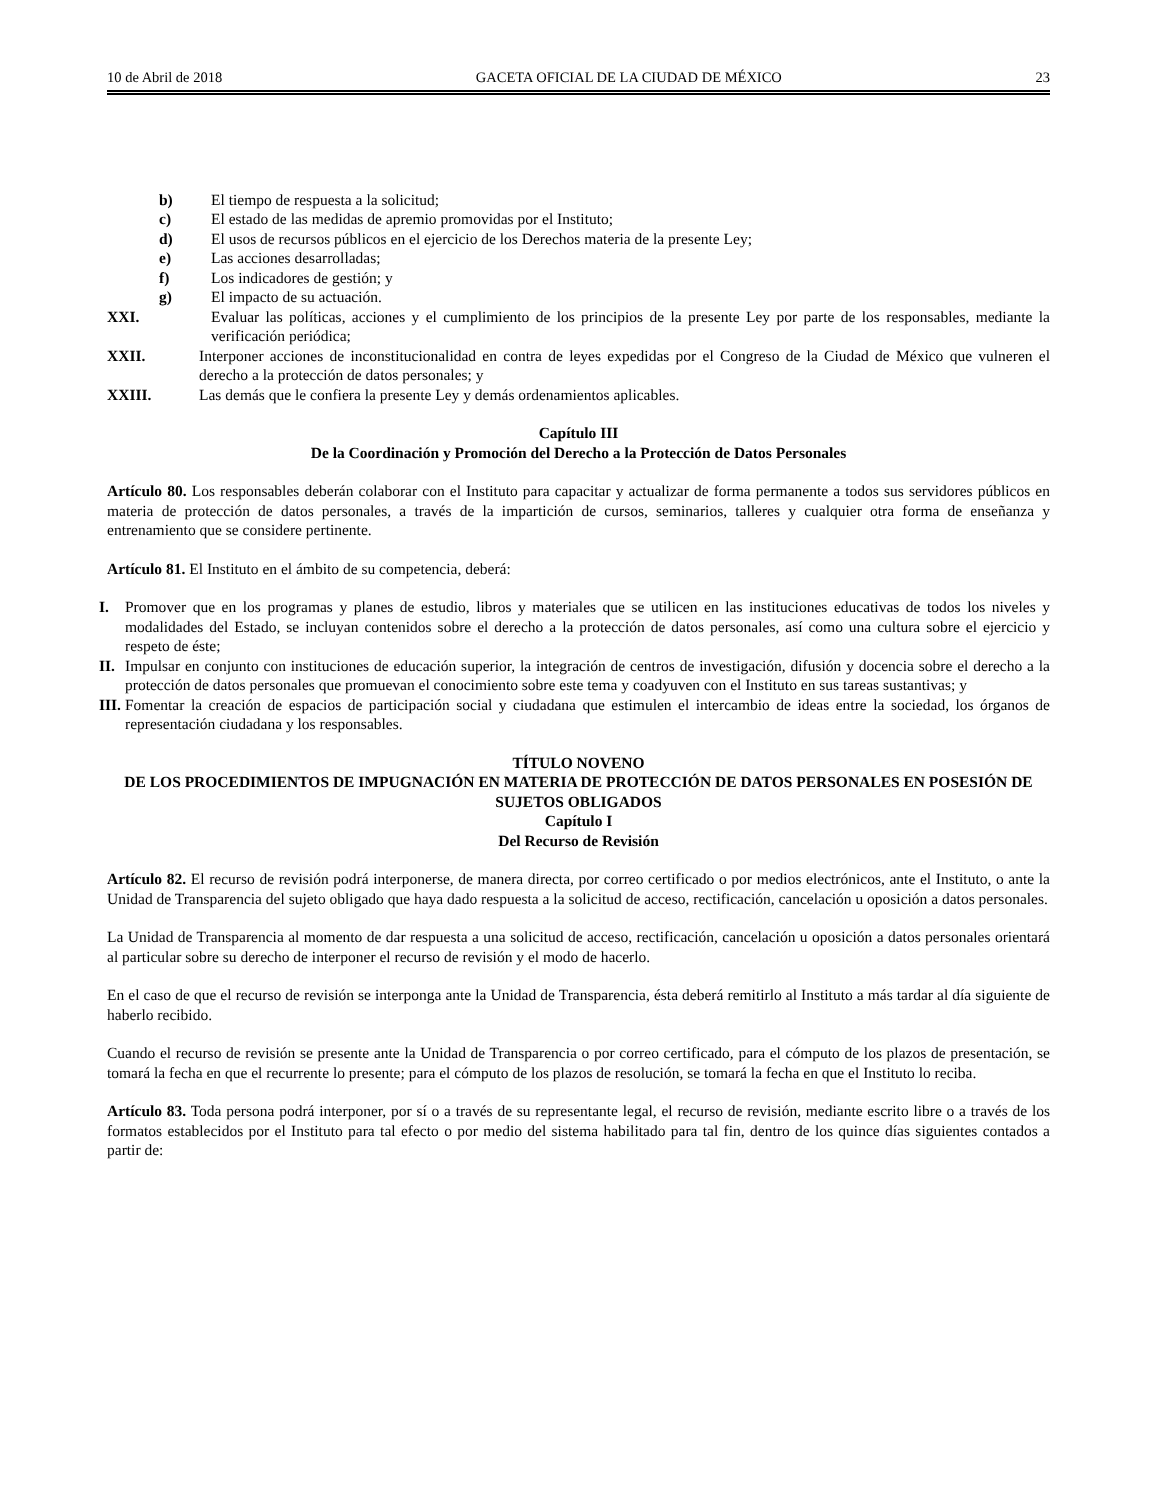10 de Abril de 2018 GACETA OFICIAL DE LA CIUDAD DE MÉXICO 23
b) El tiempo de respuesta a la solicitud;
c) El estado de las medidas de apremio promovidas por el Instituto;
d) El usos de recursos públicos en el ejercicio de los Derechos materia de la presente Ley;
e) Las acciones desarrolladas;
f) Los indicadores de gestión; y
g) El impacto de su actuación.
XXI. Evaluar las políticas, acciones y el cumplimiento de los principios de la presente Ley por parte de los responsables, mediante la verificación periódica;
XXII. Interponer acciones de inconstitucionalidad en contra de leyes expedidas por el Congreso de la Ciudad de México que vulneren el derecho a la protección de datos personales; y
XXIII. Las demás que le confiera la presente Ley y demás ordenamientos aplicables.
Capítulo III
De la Coordinación y Promoción del Derecho a la Protección de Datos Personales
Artículo 80. Los responsables deberán colaborar con el Instituto para capacitar y actualizar de forma permanente a todos sus servidores públicos en materia de protección de datos personales, a través de la impartición de cursos, seminarios, talleres y cualquier otra forma de enseñanza y entrenamiento que se considere pertinente.
Artículo 81. El Instituto en el ámbito de su competencia, deberá:
I. Promover que en los programas y planes de estudio, libros y materiales que se utilicen en las instituciones educativas de todos los niveles y modalidades del Estado, se incluyan contenidos sobre el derecho a la protección de datos personales, así como una cultura sobre el ejercicio y respeto de éste;
II. Impulsar en conjunto con instituciones de educación superior, la integración de centros de investigación, difusión y docencia sobre el derecho a la protección de datos personales que promuevan el conocimiento sobre este tema y coadyuven con el Instituto en sus tareas sustantivas; y
III. Fomentar la creación de espacios de participación social y ciudadana que estimulen el intercambio de ideas entre la sociedad, los órganos de representación ciudadana y los responsables.
TÍTULO NOVENO
DE LOS PROCEDIMIENTOS DE IMPUGNACIÓN EN MATERIA DE PROTECCIÓN DE DATOS PERSONALES EN POSESIÓN DE SUJETOS OBLIGADOS
Capítulo I
Del Recurso de Revisión
Artículo 82. El recurso de revisión podrá interponerse, de manera directa, por correo certificado o por medios electrónicos, ante el Instituto, o ante la Unidad de Transparencia del sujeto obligado que haya dado respuesta a la solicitud de acceso, rectificación, cancelación u oposición a datos personales.
La Unidad de Transparencia al momento de dar respuesta a una solicitud de acceso, rectificación, cancelación u oposición a datos personales orientará al particular sobre su derecho de interponer el recurso de revisión y el modo de hacerlo.
En el caso de que el recurso de revisión se interponga ante la Unidad de Transparencia, ésta deberá remitirlo al Instituto a más tardar al día siguiente de haberlo recibido.
Cuando el recurso de revisión se presente ante la Unidad de Transparencia o por correo certificado, para el cómputo de los plazos de presentación, se tomará la fecha en que el recurrente lo presente; para el cómputo de los plazos de resolución, se tomará la fecha en que el Instituto lo reciba.
Artículo 83. Toda persona podrá interponer, por sí o a través de su representante legal, el recurso de revisión, mediante escrito libre o a través de los formatos establecidos por el Instituto para tal efecto o por medio del sistema habilitado para tal fin, dentro de los quince días siguientes contados a partir de: